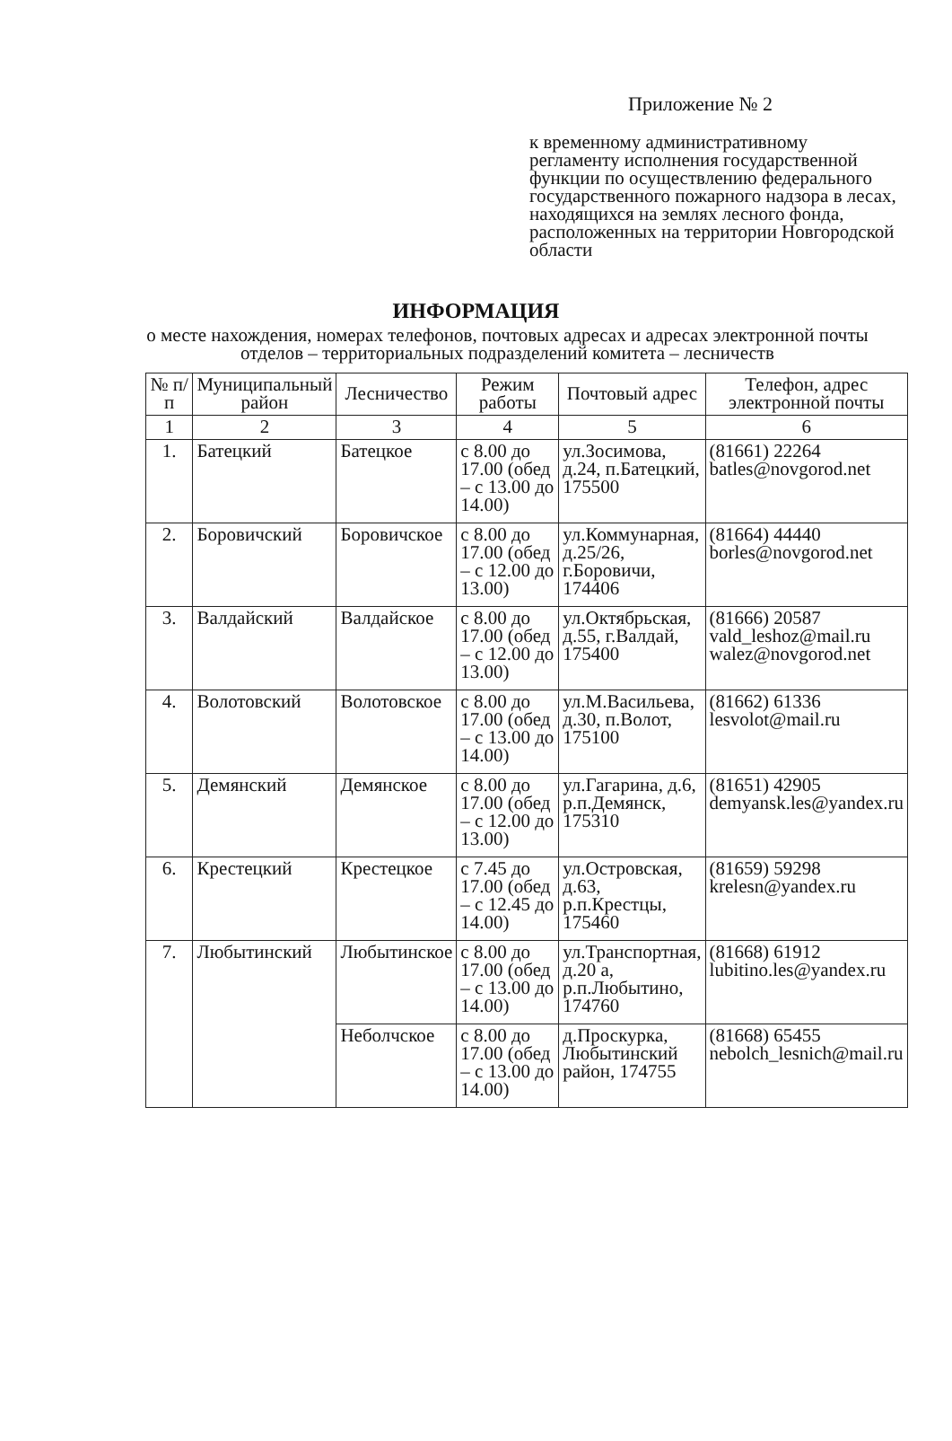Приложение № 2
к временному административному регламенту исполнения государственной функции по осуществлению федерального государственного пожарного надзора в лесах, находящихся на землях лесного фонда, расположенных на территории Новгородской области
ИНФОРМАЦИЯ
о месте нахождения, номерах телефонов, почтовых адресах и адресах электронной почты отделов – территориальных подразделений комитета – лесничеств
| № п/п | Муниципальный район | Лесничество | Режим работы | Почтовый адрес | Телефон, адрес электронной почты |
| --- | --- | --- | --- | --- | --- |
| 1 | 2 | 3 | 4 | 5 | 6 |
| 1. | Батецкий | Батецкое | с 8.00 до 17.00 (обед – с 13.00 до 14.00) | ул.Зосимова, д.24, п.Батецкий, 175500 | (81661) 22264 batles@novgorod.net |
| 2. | Боровичский | Боровичское | с 8.00 до 17.00 (обед – с 12.00 до 13.00) | ул.Коммунарная, д.25/26, г.Боровичи, 174406 | (81664) 44440 borles@novgorod.net |
| 3. | Валдайский | Валдайское | с 8.00 до 17.00 (обед – с 12.00 до 13.00) | ул.Октябрьская, д.55, г.Валдай, 175400 | (81666) 20587 vald_leshoz@mail.ru walez@novgorod.net |
| 4. | Волотовский | Волотовское | с 8.00 до 17.00 (обед – с 13.00 до 14.00) | ул.М.Васильева, д.30, п.Волот, 175100 | (81662) 61336 lesvolot@mail.ru |
| 5. | Демянский | Демянское | с 8.00 до 17.00 (обед – с 12.00 до 13.00) | ул.Гагарина, д.6, р.п.Демянск, 175310 | (81651) 42905 demyansk.les@yandex.ru |
| 6. | Крестецкий | Крестецкое | с 7.45 до 17.00 (обед – с 12.45 до 14.00) | ул.Островская, д.63, р.п.Крестцы, 175460 | (81659) 59298 krelesn@yandex.ru |
| 7. | Любытинский | Любытинское | с 8.00 до 17.00 (обед – с 13.00 до 14.00) | ул.Транспортная, д.20 а, р.п.Любытино, 174760 | (81668) 61912 lubitino.les@yandex.ru |
| | | Неболчское | с 8.00 до 17.00 (обед – с 13.00 до 14.00) | д.Проскурка, Любытинский район, 174755 | (81668) 65455 nebolch_lesnich@mail.ru |